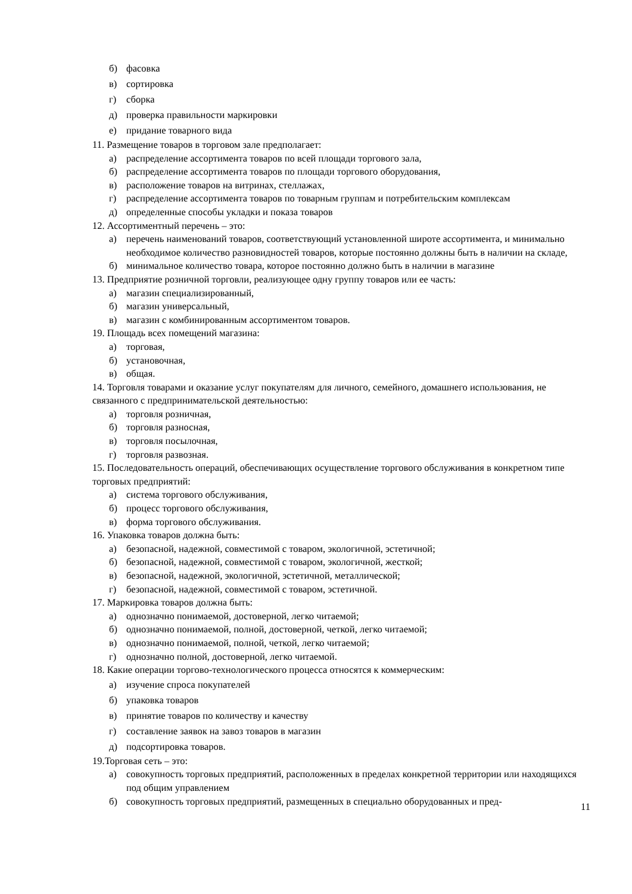б) фасовка
в) сортировка
г) сборка
д) проверка правильности маркировки
е) придание товарного вида
11. Размещение товаров в торговом зале предполагает:
а) распределение ассортимента товаров по всей площади торгового зала,
б) распределение ассортимента товаров по площади торгового оборудования,
в) расположение товаров на витринах, стеллажах,
г) распределение ассортимента товаров по товарным группам и потребительским комплексам
д) определенные способы укладки и показа товаров
12. Ассортиментный перечень – это:
а) перечень наименований товаров, соответствующий установленной широте ассортимента, и минимально необходимое количество разновидностей товаров, которые постоянно должны быть в наличии на складе,
б) минимальное количество товара, которое постоянно должно быть в наличии в магазине
13. Предприятие розничной торговли, реализующее одну группу товаров или ее часть:
а) магазин специализированный,
б) магазин универсальный,
в) магазин с комбинированным ассортиментом товаров.
19. Площадь всех помещений магазина:
а) торговая,
б) установочная,
в) общая.
14. Торговля товарами и оказание услуг покупателям для личного, семейного, домашнего использования, не связанного с предпринимательской деятельностью:
а) торговля розничная,
б) торговля разносная,
в) торговля посылочная,
г) торговля развозная.
15. Последовательность операций, обеспечивающих осуществление торгового обслуживания в конкретном типе торговых предприятий:
а) система торгового обслуживания,
б) процесс торгового обслуживания,
в) форма торгового обслуживания.
16. Упаковка товаров должна быть:
а) безопасной, надежной, совместимой с товаром, экологичной, эстетичной;
б) безопасной, надежной, совместимой с товаром, экологичной, жесткой;
в) безопасной, надежной, экологичной, эстетичной, металлической;
г) безопасной, надежной, совместимой с товаром, эстетичной.
17. Маркировка товаров должна быть:
а) однозначно понимаемой, достоверной, легко читаемой;
б) однозначно понимаемой, полной, достоверной, четкой, легко читаемой;
в) однозначно понимаемой, полной, четкой, легко читаемой;
г) однозначно полной, достоверной, легко читаемой.
18. Какие операции торгово-технологического процесса относятся к коммерческим:
а) изучение спроса покупателей
б) упаковка товаров
в) принятие товаров по количеству и качеству
г) составление заявок на завоз товаров в магазин
д) подсортировка товаров.
19.Торговая сеть – это:
а) совокупность торговых предприятий, расположенных в пределах конкретной территории или находящихся под общим управлением
б) совокупность торговых предприятий, размещенных в специально оборудованных и пред-
11